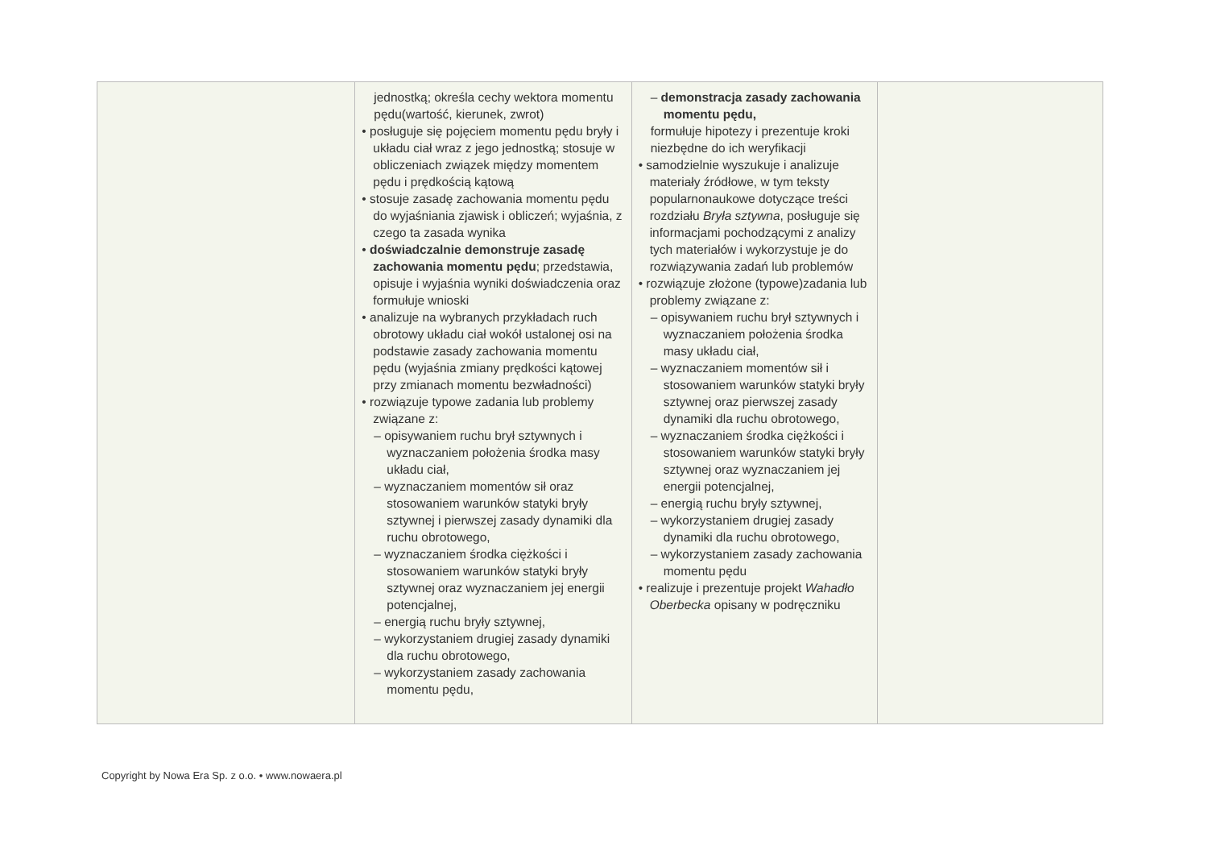| | jednostką; określa cechy wektora momentu pędu(wartość, kierunek, zwrot) • posługuje się pojęciem momentu pędu bryły i układu ciał wraz z jego jednostką; stosuje w obliczeniach związek między momentem pędu i prędkością kątową • stosuje zasadę zachowania momentu pędu do wyjaśniania zjawisk i obliczeń; wyjaśnia, z czego ta zasada wynika • doświadczalnie demonstruje zasadę zachowania momentu pędu ; przedstawia, opisuje i wyjaśnia wyniki doświadczenia oraz formułuje wnioski • analizuje na wybranych przykładach ruch obrotowy układu ciał wokół ustalonej osi na podstawie zasady zachowania momentu pędu (wyjaśnia zmiany prędkości kątowej przy zmianach momentu bezwładności) • rozwiązuje typowe zadania lub problemy związane z: – opisywaniem ruchu brył sztywnych i wyznaczaniem położenia środka masy układu ciał, – wyznaczaniem momentów sił oraz stosowaniem warunków statyki bryły sztywnej i pierwszej zasady dynamiki dla ruchu obrotowego, – wyznaczaniem środka ciężkości i stosowaniem warunków statyki bryły sztywnej oraz wyznaczaniem jej energii potencjalnej, – energią ruchu bryły sztywnej, – wykorzystaniem drugiej zasady dynamiki dla ruchu obrotowego, – wykorzystaniem zasady zachowania momentu pędu, | – demonstracja zasady zachowania momentu pędu, formułuje hipotezy i prezentuje kroki niezbędne do ich weryfikacji • samodzielnie wyszukuje i analizuje materiały źródłowe, w tym teksty popularnonaukowe dotyczące treści rozdziału Bryła sztywna , posługuje się informacjami pochodzącymi z analizy tych materiałów i wykorzystuje je do rozwiązywania zadań lub problemów • rozwiązuje złożone (typowe)zadania lub problemy związane z: – opisywaniem ruchu brył sztywnych i wyznaczaniem położenia środka masy układu ciał, – wyznaczaniem momentów sił i stosowaniem warunków statyki bryły sztywnej oraz pierwszej zasady dynamiki dla ruchu obrotowego, – wyznaczaniem środka ciężkości i stosowaniem warunków statyki bryły sztywnej oraz wyznaczaniem jej energii potencjalnej, – energią ruchu bryły sztywnej, – wykorzystaniem drugiej zasady dynamiki dla ruchu obrotowego, – wykorzystaniem zasady zachowania momentu pędu • realizuje i prezentuje projekt Wahadło Oberbecka opisany w podręczniku | |
Copyright by Nowa Era Sp. z o.o. • www.nowaera.pl